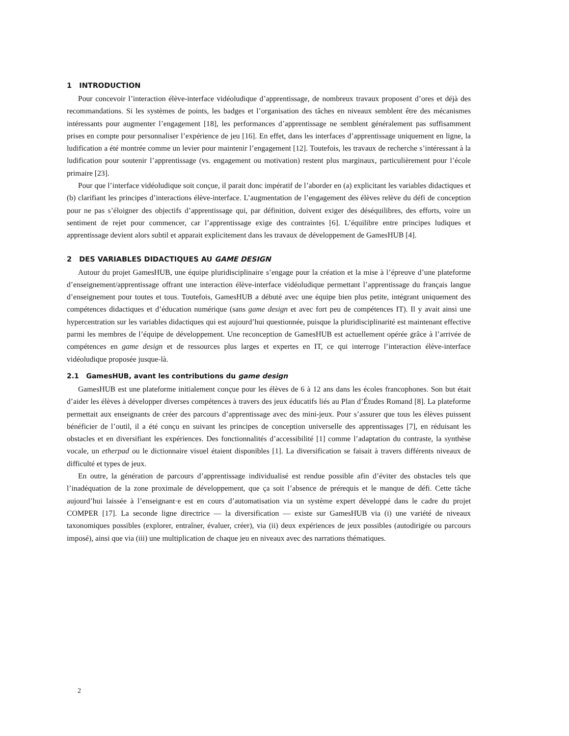1 INTRODUCTION
Pour concevoir l’interaction élève-interface vidéoludique d’apprentissage, de nombreux travaux proposent d’ores et déjà des recommandations. Si les systèmes de points, les badges et l’organisation des tâches en niveaux semblent être des mécanismes intéressants pour augmenter l’engagement [18], les performances d’apprentissage ne semblent généralement pas suffisamment prises en compte pour personnaliser l’expérience de jeu [16]. En effet, dans les interfaces d’apprentissage uniquement en ligne, la ludification a été montrée comme un levier pour maintenir l’engagement [12]. Toutefois, les travaux de recherche s’intéressant à la ludification pour soutenir l’apprentissage (vs. engagement ou motivation) restent plus marginaux, particulièrement pour l’école primaire [23].
Pour que l’interface vidéoludique soit conçue, il parait donc impératif de l’aborder en (a) explicitant les variables didactiques et (b) clarifiant les principes d’interactions élève-interface. L’augmentation de l’engagement des élèves relève du défi de conception pour ne pas s’éloigner des objectifs d’apprentissage qui, par définition, doivent exiger des déséquilibres, des efforts, voire un sentiment de rejet pour commencer, car l’apprentissage exige des contraintes [6]. L’équilibre entre principes ludiques et apprentissage devient alors subtil et apparait explicitement dans les travaux de développement de GamesHUB [4].
2 DES VARIABLES DIDACTIQUES AU GAME DESIGN
Autour du projet GamesHUB, une équipe pluridisciplinaire s’engage pour la création et la mise à l’épreuve d’une plateforme d’enseignement/apprentissage offrant une interaction élève-interface vidéoludique permettant l’apprentissage du français langue d’enseignement pour toutes et tous. Toutefois, GamesHUB a débuté avec une équipe bien plus petite, intégrant uniquement des compétences didactiques et d’éducation numérique (sans game design et avec fort peu de compétences IT). Il y avait ainsi une hypercentration sur les variables didactiques qui est aujourd’hui questionnée, puisque la pluridisciplinarité est maintenant effective parmi les membres de l’équipe de développement. Une reconception de GamesHUB est actuellement opérée grâce à l’arrivée de compétences en game design et de ressources plus larges et expertes en IT, ce qui interroge l’interaction élève-interface vidéoludique proposée jusque-là.
2.1 GamesHUB, avant les contributions du game design
GamesHUB est une plateforme initialement conçue pour les élèves de 6 à 12 ans dans les écoles francophones. Son but était d’aider les élèves à développer diverses compétences à travers des jeux éducatifs liés au Plan d’Études Romand [8]. La plateforme permettait aux enseignants de créer des parcours d’apprentissage avec des mini-jeux. Pour s’assurer que tous les élèves puissent bénéficier de l’outil, il a été conçu en suivant les principes de conception universelle des apprentissages [7], en réduisant les obstacles et en diversifiant les expériences. Des fonctionnalités d’accessibilité [1] comme l’adaptation du contraste, la synthèse vocale, un etherpad ou le dictionnaire visuel étaient disponibles [1]. La diversification se faisait à travers différents niveaux de difficulté et types de jeux.
En outre, la génération de parcours d’apprentissage individualisé est rendue possible afin d’éviter des obstacles tels que l’inadéquation de la zone proximale de développement, que ça soit l’absence de prérequis et le manque de défi. Cette tâche aujourd’hui laissée à l’enseignant·e est en cours d’automatisation via un système expert développé dans le cadre du projet COMPER [17]. La seconde ligne directrice — la diversification — existe sur GamesHUB via (i) une variété de niveaux taxonomiques possibles (explorer, entraîner, évaluer, créer), via (ii) deux expériences de jeux possibles (autodirigée ou parcours imposé), ainsi que via (iii) une multiplication de chaque jeu en niveaux avec des narrations thématiques.
2